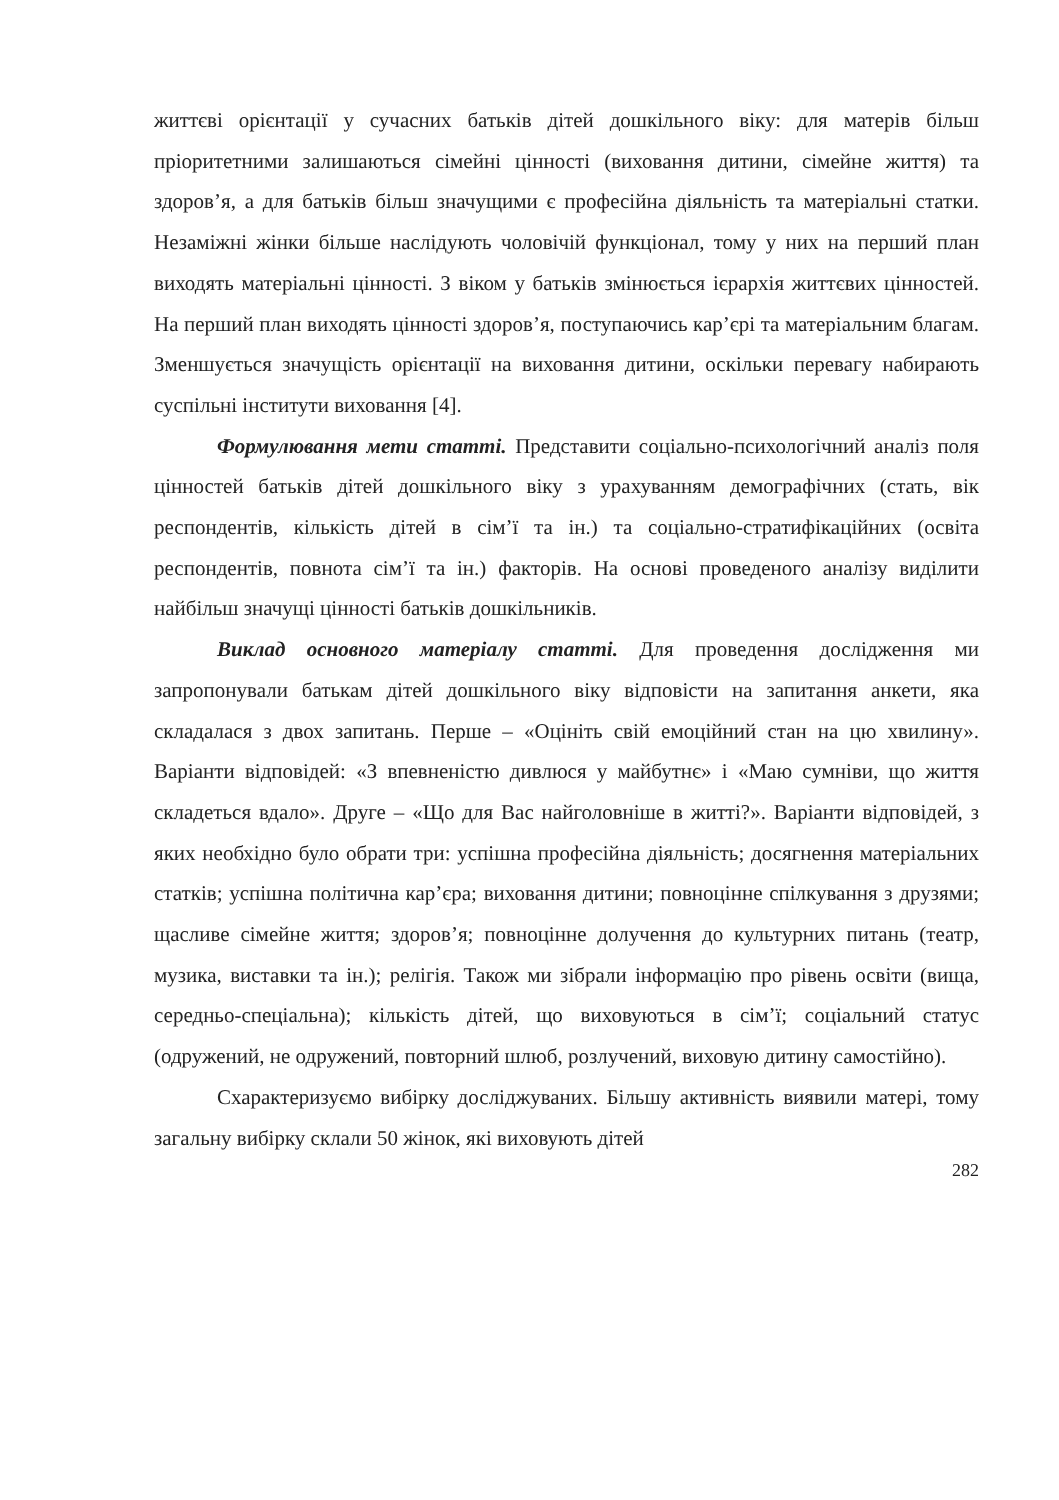життєві орієнтації у сучасних батьків дітей дошкільного віку: для матерів більш пріоритетними залишаються сімейні цінності (виховання дитини, сімейне життя) та здоров’я, а для батьків більш значущими є професійна діяльність та матеріальні статки. Незаміжні жінки більше наслідують чоловічій функціонал, тому у них на перший план виходять матеріальні цінності. З віком у батьків змінюється ієрархія життєвих цінностей. На перший план виходять цінності здоров’я, поступаючись кар’єрі та матеріальним благам. Зменшується значущість орієнтації на виховання дитини, оскільки перевагу набирають суспільні інститути виховання [4].
Формулювання мети статті. Представити соціально-психологічний аналіз поля цінностей батьків дітей дошкільного віку з урахуванням демографічних (стать, вік респондентів, кількість дітей в сім’ї та ін.) та соціально-стратифікаційних (освіта респондентів, повнота сім’ї та ін.) факторів. На основі проведеного аналізу виділити найбільш значущі цінності батьків дошкільників.
Виклад основного матеріалу статті. Для проведення дослідження ми запропонували батькам дітей дошкільного віку відповісти на запитання анкети, яка складалася з двох запитань. Перше – «Оцініть свій емоційний стан на цю хвилину». Варіанти відповідей: «З впевненістю дивлюся у майбутнє» і «Маю сумніви, що життя складеться вдало». Друге – «Що для Вас найголовніше в житті?». Варіанти відповідей, з яких необхідно було обрати три: успішна професійна діяльність; досягнення матеріальних статків; успішна політична кар’єра; виховання дитини; повноцінне спілкування з друзями; щасливе сімейне життя; здоров’я; повноцінне долучення до культурних питань (театр, музика, виставки та ін.); релігія. Також ми зібрали інформацію про рівень освіти (вища, середньо-спеціальна); кількість дітей, що виховуються в сім’ї; соціальний статус (одружений, не одружений, повторний шлюб, розлучений, виховую дитину самостійно).
Схарактеризуємо вибірку досліджуваних. Більшу активність виявили матері, тому загальну вибірку склали 50 жінок, які виховують дітей
282